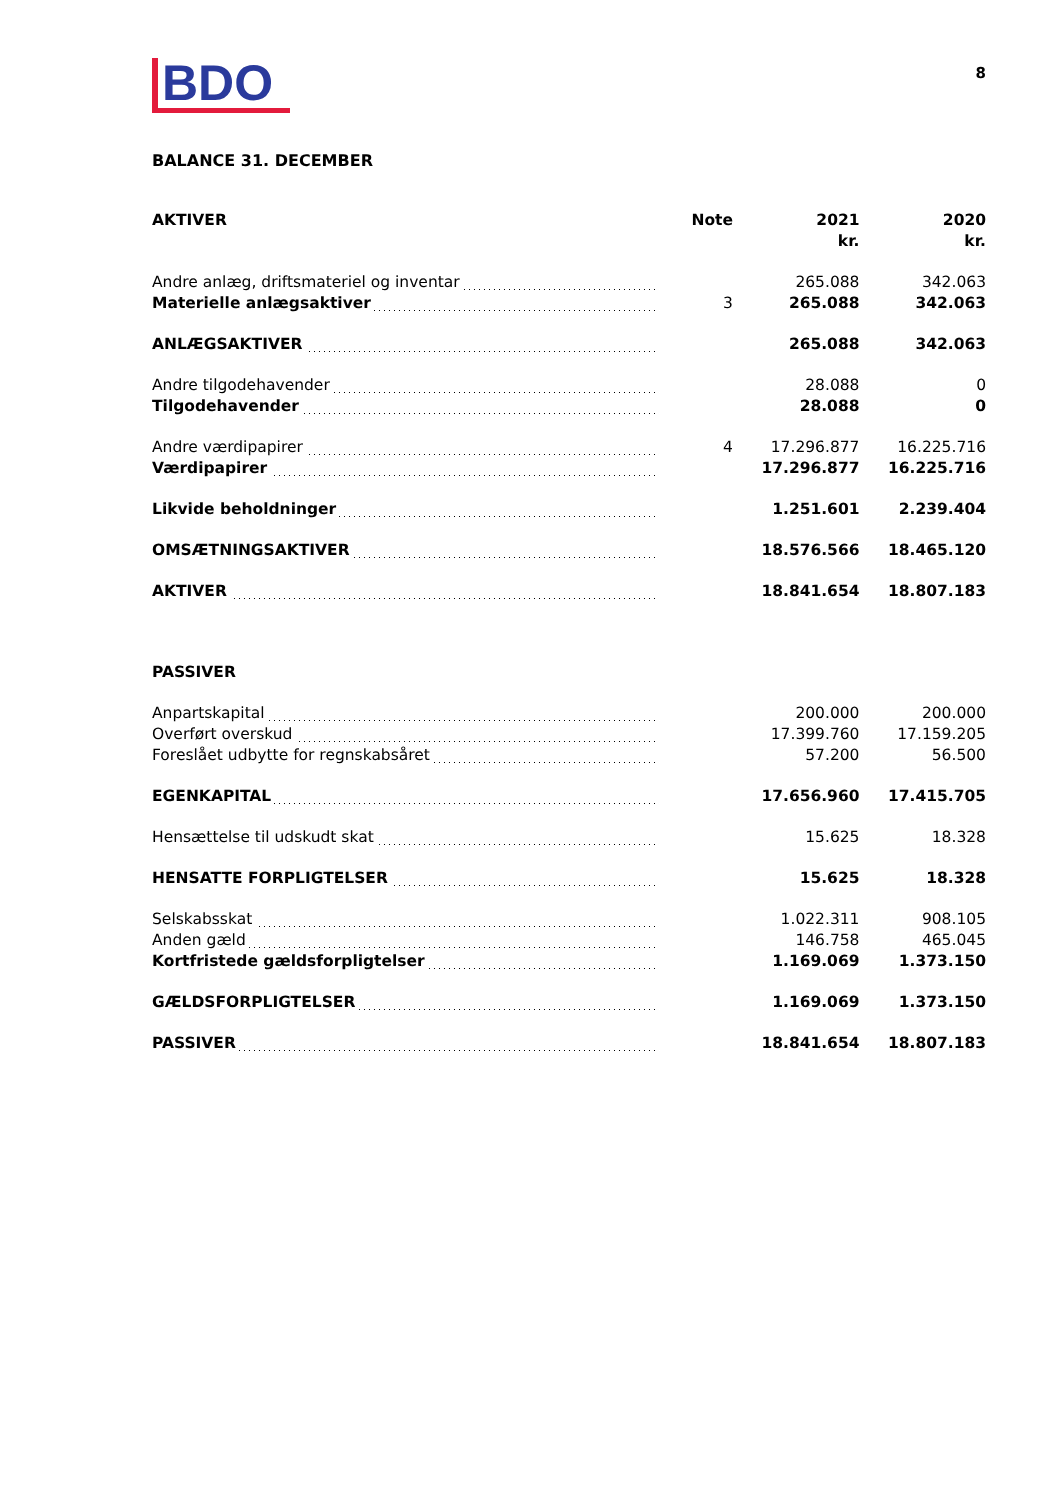BDO
8
BALANCE 31. DECEMBER
| AKTIVER | Note | 2021 kr. | 2020 kr. |
| --- | --- | --- | --- |
| Andre anlæg, driftsmateriel og inventar | | 265.088 | 342.063 |
| Materielle anlægsaktiver | 3 | 265.088 | 342.063 |
| ANLÆGSAKTIVER | | 265.088 | 342.063 |
| Andre tilgodehavender | | 28.088 | 0 |
| Tilgodehavender | | 28.088 | 0 |
| Andre værdipapirer | 4 | 17.296.877 | 16.225.716 |
| Værdipapirer | | 17.296.877 | 16.225.716 |
| Likvide beholdninger | | 1.251.601 | 2.239.404 |
| OMSÆTNINGSAKTIVER | | 18.576.566 | 18.465.120 |
| AKTIVER | | 18.841.654 | 18.807.183 |
| PASSIVER | | | |
| Anpartskapital | | 200.000 | 200.000 |
| Overført overskud | | 17.399.760 | 17.159.205 |
| Foreslået udbytte for regnskabsåret | | 57.200 | 56.500 |
| EGENKAPITAL | | 17.656.960 | 17.415.705 |
| Hensættelse til udskudt skat | | 15.625 | 18.328 |
| HENSATTE FORPLIGTELSER | | 15.625 | 18.328 |
| Selskabsskat | | 1.022.311 | 908.105 |
| Anden gæld | | 146.758 | 465.045 |
| Kortfristede gældsforpligtelser | | 1.169.069 | 1.373.150 |
| GÆLDSFORPLIGTELSER | | 1.169.069 | 1.373.150 |
| PASSIVER | | 18.841.654 | 18.807.183 |